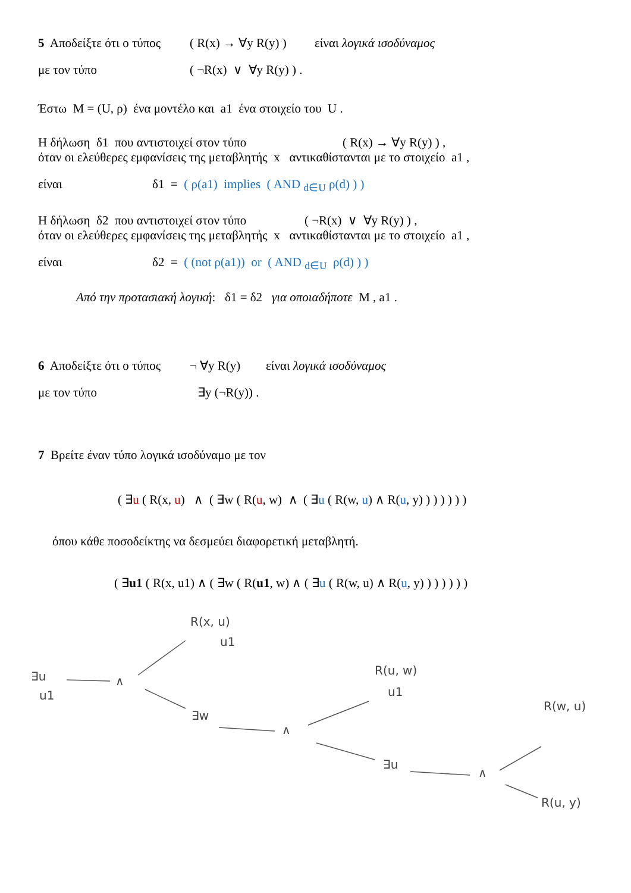5 Αποδείξτε ότι ο τύπος ( R(x) → ∀y R(y) ) είναι λογικά ισοδύναμος
με τον τύπο ( ¬R(x) ∨ ∀y R(y) ) .
Έστω M = (U, ρ) ένα μοντέλο και a1 ένα στοιχείο του U .
Η δήλωση δ1 που αντιστοιχεί στον τύπο ( R(x) → ∀y R(y) ) ,
όταν οι ελεύθερες εμφανίσεις της μεταβλητής x αντικαθίστανται με το στοιχείο a1 ,
είναι δ1 = ( ρ(a1) implies ( AND <sub>d∈U</sub> ρ(d) ) )
Η δήλωση δ2 που αντιστοιχεί στον τύπο ( ¬R(x) ∨ ∀y R(y) ) ,
όταν οι ελεύθερες εμφανίσεις της μεταβλητής x αντικαθίστανται με το στοιχείο a1 ,
είναι δ2 = ( (not ρ(a1)) or ( AND <sub>d∈U</sub> ρ(d) ) )
Από την προτασιακή λογική: δ1 = δ2 για οποιαδήποτε M , a1 .
6 Αποδείξτε ότι ο τύπος ¬ ∀y R(y) είναι λογικά ισοδύναμος
με τον τύπο ∃y (¬R(y)) .
7 Βρείτε έναν τύπο λογικά ισοδύναμο με τον
( ∃u ( R(x, u) ∧ ( ∃w ( R(u, w) ∧ ( ∃u ( R(w, u) ∧ R(u, y) ) ) ) ) ) )
όπου κάθε ποσοδείκτης να δεσμεύει διαφορετική μεταβλητή.
( ∃u1 ( R(x, u1) ∧ ( ∃w ( R(u1, w) ∧ ( ∃u ( R(w, u) ∧ R(u, y) ) ) ) ) ) )
R(x, u)
u1
∃u
u1
∧
∃w
∧
R(u, w)
u1
∃u
∧
R(w, u)
R(u, y)